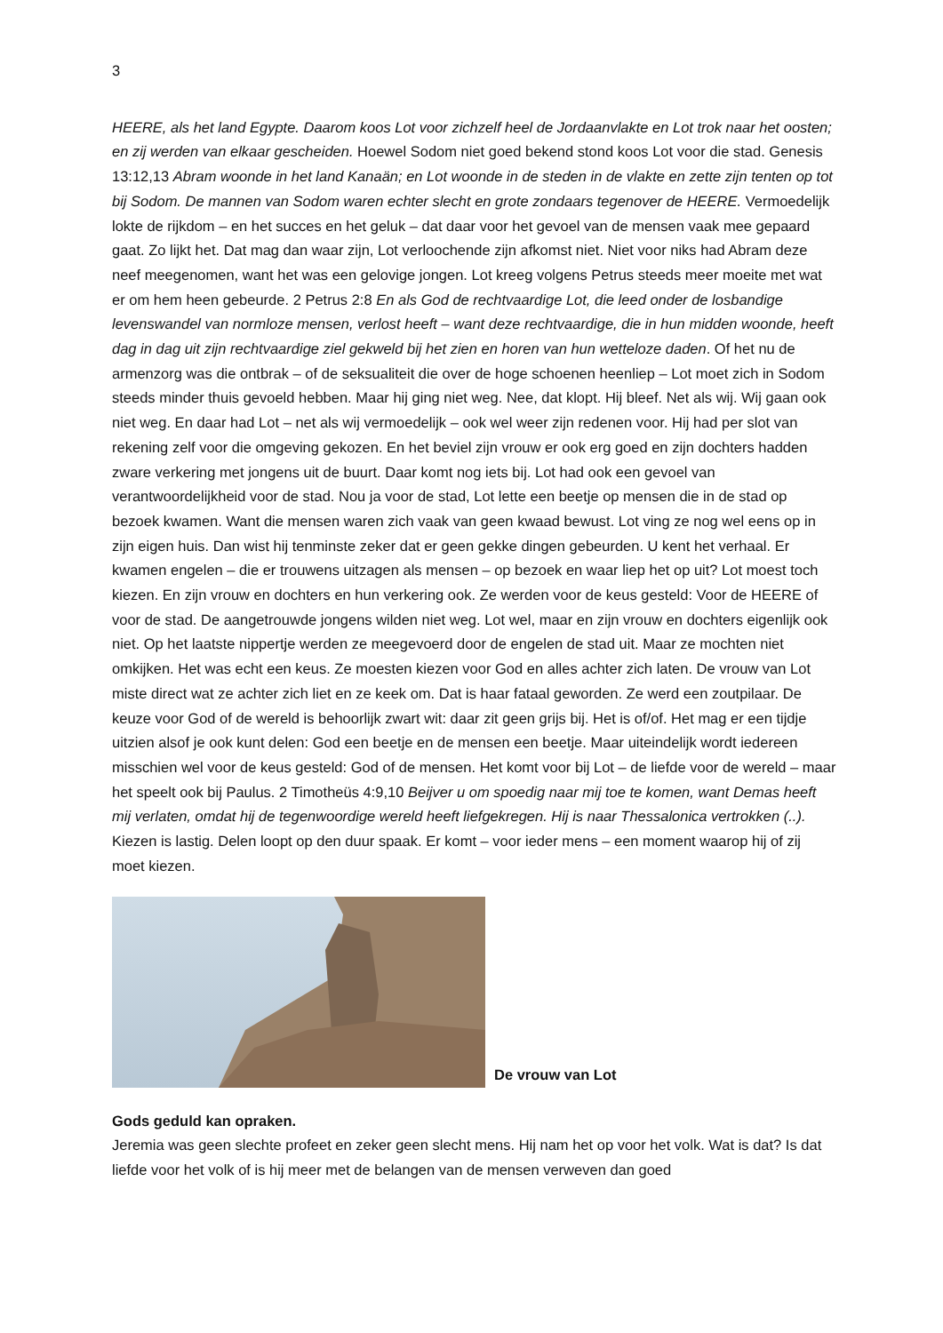3
HEERE, als het land Egypte. Daarom koos Lot voor zichzelf heel de Jordaanvlakte en Lot trok naar het oosten; en zij werden van elkaar gescheiden. Hoewel Sodom niet goed bekend stond koos Lot voor die stad. Genesis 13:12,13 Abram woonde in het land Kanaän; en Lot woonde in de steden in de vlakte en zette zijn tenten op tot bij Sodom. De mannen van Sodom waren echter slecht en grote zondaars tegenover de HEERE. Vermoedelijk lokte de rijkdom – en het succes en het geluk – dat daar voor het gevoel van de mensen vaak mee gepaard gaat. Zo lijkt het. Dat mag dan waar zijn, Lot verloochende zijn afkomst niet. Niet voor niks had Abram deze neef meegenomen, want het was een gelovige jongen. Lot kreeg volgens Petrus steeds meer moeite met wat er om hem heen gebeurde. 2 Petrus 2:8 En als God de rechtvaardige Lot, die leed onder de losbandige levenswandel van normloze mensen, verlost heeft – want deze rechtvaardige, die in hun midden woonde, heeft dag in dag uit zijn rechtvaardige ziel gekweld bij het zien en horen van hun wetteloze daden. Of het nu de armenzorg was die ontbrak – of de seksualiteit die over de hoge schoenen heenliep – Lot moet zich in Sodom steeds minder thuis gevoeld hebben. Maar hij ging niet weg. Nee, dat klopt. Hij bleef. Net als wij. Wij gaan ook niet weg. En daar had Lot – net als wij vermoedelijk – ook wel weer zijn redenen voor. Hij had per slot van rekening zelf voor die omgeving gekozen. En het beviel zijn vrouw er ook erg goed en zijn dochters hadden zware verkering met jongens uit de buurt. Daar komt nog iets bij. Lot had ook een gevoel van verantwoordelijkheid voor de stad. Nou ja voor de stad, Lot lette een beetje op mensen die in de stad op bezoek kwamen. Want die mensen waren zich vaak van geen kwaad bewust. Lot ving ze nog wel eens op in zijn eigen huis. Dan wist hij tenminste zeker dat er geen gekke dingen gebeurden. U kent het verhaal. Er kwamen engelen – die er trouwens uitzagen als mensen – op bezoek en waar liep het op uit? Lot moest toch kiezen. En zijn vrouw en dochters en hun verkering ook. Ze werden voor de keus gesteld: Voor de HEERE of voor de stad. De aangetrouwde jongens wilden niet weg. Lot wel, maar en zijn vrouw en dochters eigenlijk ook niet. Op het laatste nippertje werden ze meegevoerd door de engelen de stad uit. Maar ze mochten niet omkijken. Het was echt een keus. Ze moesten kiezen voor God en alles achter zich laten. De vrouw van Lot miste direct wat ze achter zich liet en ze keek om. Dat is haar fataal geworden. Ze werd een zoutpilaar. De keuze voor God of de wereld is behoorlijk zwart wit: daar zit geen grijs bij. Het is of/of. Het mag er een tijdje uitzien alsof je ook kunt delen: God een beetje en de mensen een beetje. Maar uiteindelijk wordt iedereen misschien wel voor de keus gesteld: God of de mensen. Het komt voor bij Lot – de liefde voor de wereld – maar het speelt ook bij Paulus. 2 Timotheüs 4:9,10 Beijver u om spoedig naar mij toe te komen, want Demas heeft mij verlaten, omdat hij de tegenwoordige wereld heeft liefgekregen. Hij is naar Thessalonica vertrokken (..). Kiezen is lastig. Delen loopt op den duur spaak. Er komt – voor ieder mens – een moment waarop hij of zij moet kiezen.
De vrouw van Lot
Gods geduld kan opraken.
Jeremia was geen slechte profeet en zeker geen slecht mens. Hij nam het op voor het volk. Wat is dat? Is dat liefde voor het volk of is hij meer met de belangen van de mensen verweven dan goed